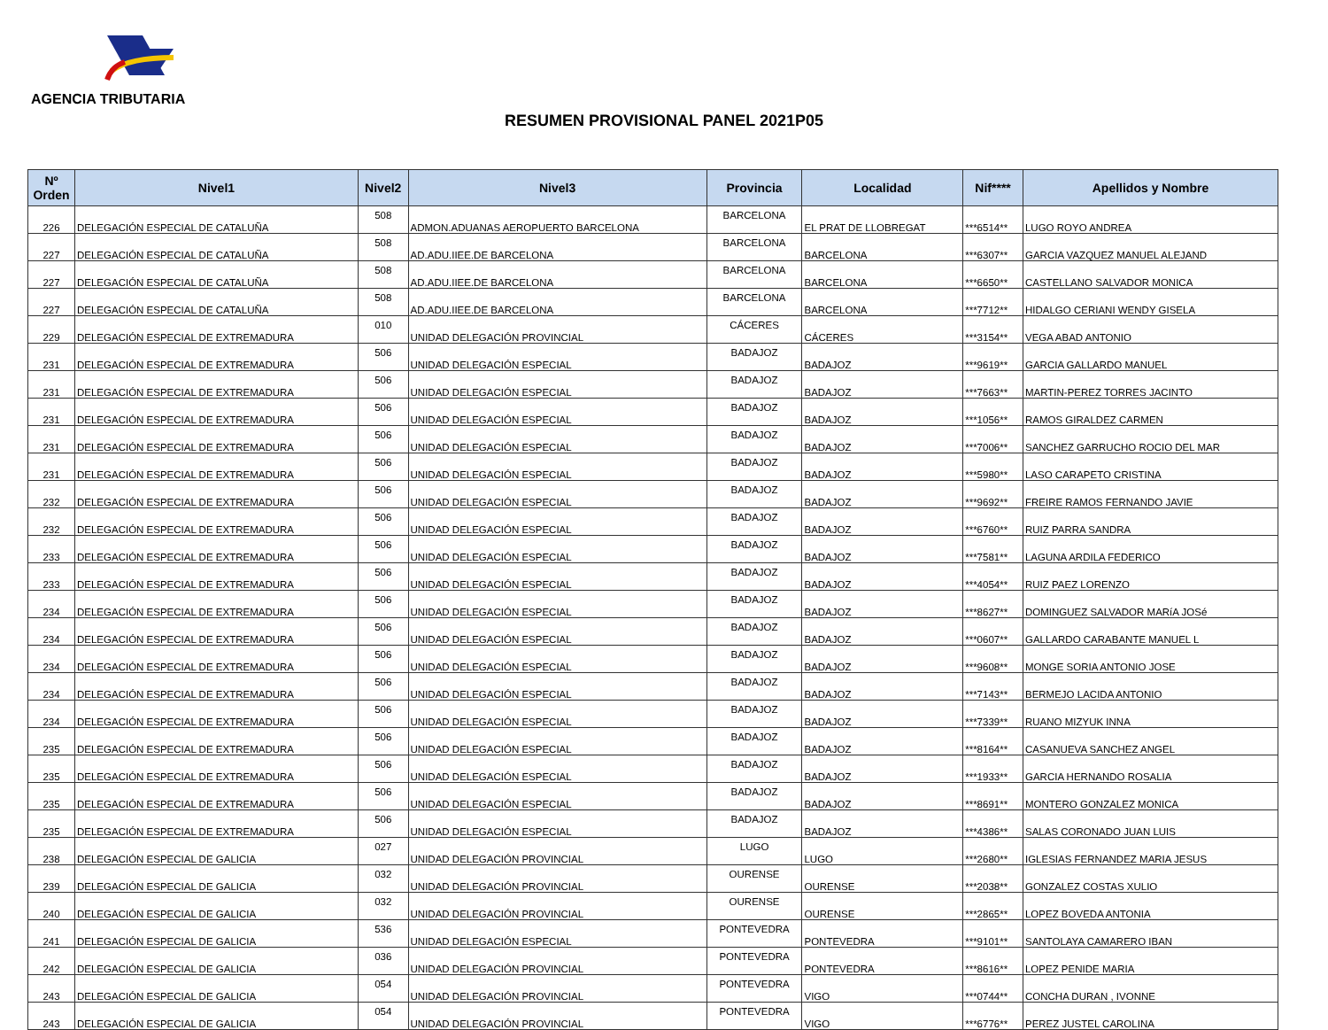AGENCIA TRIBUTARIA
RESUMEN PROVISIONAL PANEL 2021P05
| Nº Orden | Nivel1 | Nivel2 | Nivel3 | Provincia | Localidad | Nif**** | Apellidos y Nombre |
| --- | --- | --- | --- | --- | --- | --- | --- |
| 226 | DELEGACIÓN ESPECIAL DE CATALUÑA | 508 | ADMON.ADUANAS AEROPUERTO BARCELONA | BARCELONA | EL PRAT DE LLOBREGAT | ***6514** | LUGO ROYO ANDREA |
| 227 | DELEGACIÓN ESPECIAL DE CATALUÑA | 508 | AD.ADU.IIEE.DE BARCELONA | BARCELONA | BARCELONA | ***6307** | GARCIA VAZQUEZ MANUEL ALEJAND |
| 227 | DELEGACIÓN ESPECIAL DE CATALUÑA | 508 | AD.ADU.IIEE.DE BARCELONA | BARCELONA | BARCELONA | ***6650** | CASTELLANO SALVADOR MONICA |
| 227 | DELEGACIÓN ESPECIAL DE CATALUÑA | 508 | AD.ADU.IIEE.DE BARCELONA | BARCELONA | BARCELONA | ***7712** | HIDALGO CERIANI WENDY GISELA |
| 229 | DELEGACIÓN ESPECIAL DE EXTREMADURA | 010 | UNIDAD DELEGACIÓN PROVINCIAL | CÁCERES | CÁCERES | ***3154** | VEGA ABAD ANTONIO |
| 231 | DELEGACIÓN ESPECIAL DE EXTREMADURA | 506 | UNIDAD DELEGACIÓN ESPECIAL | BADAJOZ | BADAJOZ | ***9619** | GARCIA GALLARDO MANUEL |
| 231 | DELEGACIÓN ESPECIAL DE EXTREMADURA | 506 | UNIDAD DELEGACIÓN ESPECIAL | BADAJOZ | BADAJOZ | ***7663** | MARTIN-PEREZ TORRES JACINTO |
| 231 | DELEGACIÓN ESPECIAL DE EXTREMADURA | 506 | UNIDAD DELEGACIÓN ESPECIAL | BADAJOZ | BADAJOZ | ***1056** | RAMOS GIRALDEZ CARMEN |
| 231 | DELEGACIÓN ESPECIAL DE EXTREMADURA | 506 | UNIDAD DELEGACIÓN ESPECIAL | BADAJOZ | BADAJOZ | ***7006** | SANCHEZ GARRUCHO ROCIO DEL MAR |
| 231 | DELEGACIÓN ESPECIAL DE EXTREMADURA | 506 | UNIDAD DELEGACIÓN ESPECIAL | BADAJOZ | BADAJOZ | ***5980** | LASO CARAPETO CRISTINA |
| 232 | DELEGACIÓN ESPECIAL DE EXTREMADURA | 506 | UNIDAD DELEGACIÓN ESPECIAL | BADAJOZ | BADAJOZ | ***9692** | FREIRE RAMOS FERNANDO JAVIE |
| 232 | DELEGACIÓN ESPECIAL DE EXTREMADURA | 506 | UNIDAD DELEGACIÓN ESPECIAL | BADAJOZ | BADAJOZ | ***6760** | RUIZ PARRA SANDRA |
| 233 | DELEGACIÓN ESPECIAL DE EXTREMADURA | 506 | UNIDAD DELEGACIÓN ESPECIAL | BADAJOZ | BADAJOZ | ***7581** | LAGUNA ARDILA FEDERICO |
| 233 | DELEGACIÓN ESPECIAL DE EXTREMADURA | 506 | UNIDAD DELEGACIÓN ESPECIAL | BADAJOZ | BADAJOZ | ***4054** | RUIZ PAEZ LORENZO |
| 234 | DELEGACIÓN ESPECIAL DE EXTREMADURA | 506 | UNIDAD DELEGACIÓN ESPECIAL | BADAJOZ | BADAJOZ | ***8627** | DOMINGUEZ SALVADOR MARíA JOSé |
| 234 | DELEGACIÓN ESPECIAL DE EXTREMADURA | 506 | UNIDAD DELEGACIÓN ESPECIAL | BADAJOZ | BADAJOZ | ***0607** | GALLARDO CARABANTE MANUEL L |
| 234 | DELEGACIÓN ESPECIAL DE EXTREMADURA | 506 | UNIDAD DELEGACIÓN ESPECIAL | BADAJOZ | BADAJOZ | ***9608** | MONGE SORIA ANTONIO JOSE |
| 234 | DELEGACIÓN ESPECIAL DE EXTREMADURA | 506 | UNIDAD DELEGACIÓN ESPECIAL | BADAJOZ | BADAJOZ | ***7143** | BERMEJO LACIDA ANTONIO |
| 234 | DELEGACIÓN ESPECIAL DE EXTREMADURA | 506 | UNIDAD DELEGACIÓN ESPECIAL | BADAJOZ | BADAJOZ | ***7339** | RUANO MIZYUK INNA |
| 235 | DELEGACIÓN ESPECIAL DE EXTREMADURA | 506 | UNIDAD DELEGACIÓN ESPECIAL | BADAJOZ | BADAJOZ | ***8164** | CASANUEVA SANCHEZ ANGEL |
| 235 | DELEGACIÓN ESPECIAL DE EXTREMADURA | 506 | UNIDAD DELEGACIÓN ESPECIAL | BADAJOZ | BADAJOZ | ***1933** | GARCIA HERNANDO ROSALIA |
| 235 | DELEGACIÓN ESPECIAL DE EXTREMADURA | 506 | UNIDAD DELEGACIÓN ESPECIAL | BADAJOZ | BADAJOZ | ***8691** | MONTERO GONZALEZ MONICA |
| 235 | DELEGACIÓN ESPECIAL DE EXTREMADURA | 506 | UNIDAD DELEGACIÓN ESPECIAL | BADAJOZ | BADAJOZ | ***4386** | SALAS CORONADO JUAN LUIS |
| 238 | DELEGACIÓN ESPECIAL DE GALICIA | 027 | UNIDAD DELEGACIÓN PROVINCIAL | LUGO | LUGO | ***2680** | IGLESIAS FERNANDEZ MARIA JESUS |
| 239 | DELEGACIÓN ESPECIAL DE GALICIA | 032 | UNIDAD DELEGACIÓN PROVINCIAL | OURENSE | OURENSE | ***2038** | GONZALEZ COSTAS XULIO |
| 240 | DELEGACIÓN ESPECIAL DE GALICIA | 032 | UNIDAD DELEGACIÓN PROVINCIAL | OURENSE | OURENSE | ***2865** | LOPEZ BOVEDA ANTONIA |
| 241 | DELEGACIÓN ESPECIAL DE GALICIA | 536 | UNIDAD DELEGACIÓN ESPECIAL | PONTEVEDRA | PONTEVEDRA | ***9101** | SANTOLAYA CAMARERO IBAN |
| 242 | DELEGACIÓN ESPECIAL DE GALICIA | 036 | UNIDAD DELEGACIÓN PROVINCIAL | PONTEVEDRA | PONTEVEDRA | ***8616** | LOPEZ PENIDE MARIA |
| 243 | DELEGACIÓN ESPECIAL DE GALICIA | 054 | UNIDAD DELEGACIÓN PROVINCIAL | PONTEVEDRA | VIGO | ***0744** | CONCHA DURAN , IVONNE |
| 243 | DELEGACIÓN ESPECIAL DE GALICIA | 054 | UNIDAD DELEGACIÓN PROVINCIAL | PONTEVEDRA | VIGO | ***6776** | PEREZ JUSTEL CAROLINA |